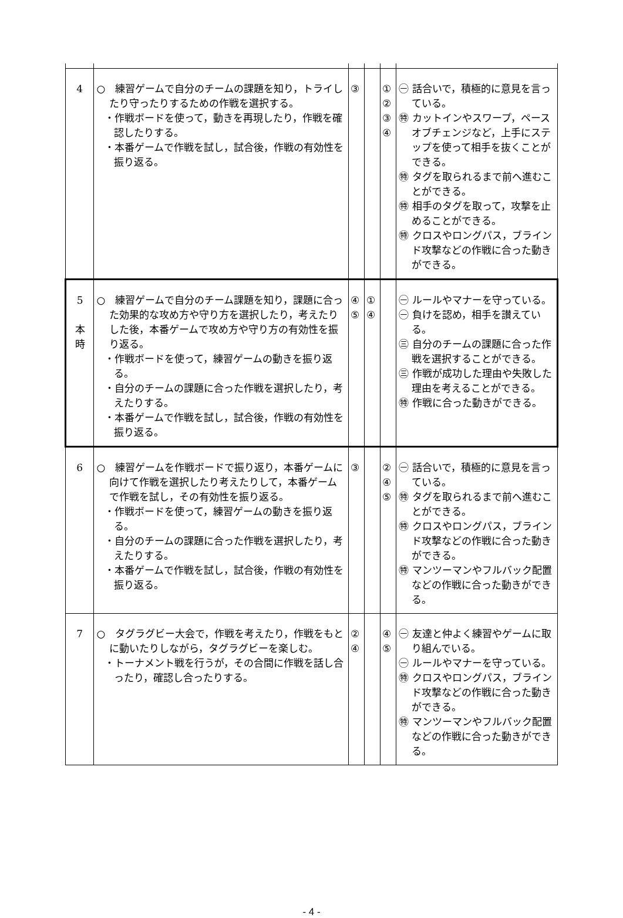| 4 | ○ 練習ゲームで自分のチームの課題を知り，トライしたり守ったりするための作戦を選択する。 ・作戦ボードを使って，動きを再現したり，作戦を確認したりする。 ・本番ゲームで作戦を試し，試合後，作戦の有効性を振り返る。 | ③ | | ① ② ③ ④ | ㊀ 話合いで，積極的に意見を言っている。 ㊕ カットインやスワープ，ペースオブチェンジなど，上手にステップを使って相手を抜くことができる。 ㊕ タグを取られるまで前へ進むことができる。 ㊕ 相手のタグを取って，攻撃を止めることができる。 ㊕ クロスやロングパス，ブラインド攻撃などの作戦に合った動きができる。 |
| 5 本 時 | ○ 練習ゲームで自分のチーム課題を知り，課題に合った効果的な攻め方や守り方を選択したり，考えたりした後，本番ゲームで攻め方や守り方の有効性を振り返る。 ・作戦ボードを使って，練習ゲームの動きを振り返る。 ・自分のチームの課題に合った作戦を選択したり，考えたりする。 ・本番ゲームで作戦を試し，試合後，作戦の有効性を振り返る。 | ④ ⑤ | ① ④ | | ㊀ ルールやマナーを守っている。 ㊀ 負けを認め，相手を讃えている。 ㊂ 自分のチームの課題に合った作戦を選択することができる。 ㊂ 作戦が成功した理由や失敗した理由を考えることができる。 ㊕ 作戦に合った動きができる。 |
| 6 | ○ 練習ゲームを作戦ボードで振り返り，本番ゲームに向けて作戦を選択したり考えたりして，本番ゲームで作戦を試し，その有効性を振り返る。 ・作戦ボードを使って，練習ゲームの動きを振り返る。 ・自分のチームの課題に合った作戦を選択したり，考えたりする。 ・本番ゲームで作戦を試し，試合後，作戦の有効性を振り返る。 | ③ | | ② ④ ⑤ | ㊀ 話合いで，積極的に意見を言っている。 ㊕ タグを取られるまで前へ進むことができる。 ㊕ クロスやロングパス，ブラインド攻撃などの作戦に合った動きができる。 ㊕ マンツーマンやフルバック配置などの作戦に合った動きができる。 |
| 7 | ○ タグラグビー大会で，作戦を考えたり，作戦をもとに動いたりしながら，タグラグビーを楽しむ。 ・トーナメント戦を行うが，その合間に作戦を話し合ったり，確認し合ったりする。 | ② ④ | | ④ ⑤ | ㊀ 友達と仲よく練習やゲームに取り組んでいる。 ㊀ ルールやマナーを守っている。 ㊕ クロスやロングパス，ブラインド攻撃などの作戦に合った動きができる。 ㊕ マンツーマンやフルバック配置などの作戦に合った動きができる。 |
- 4 -